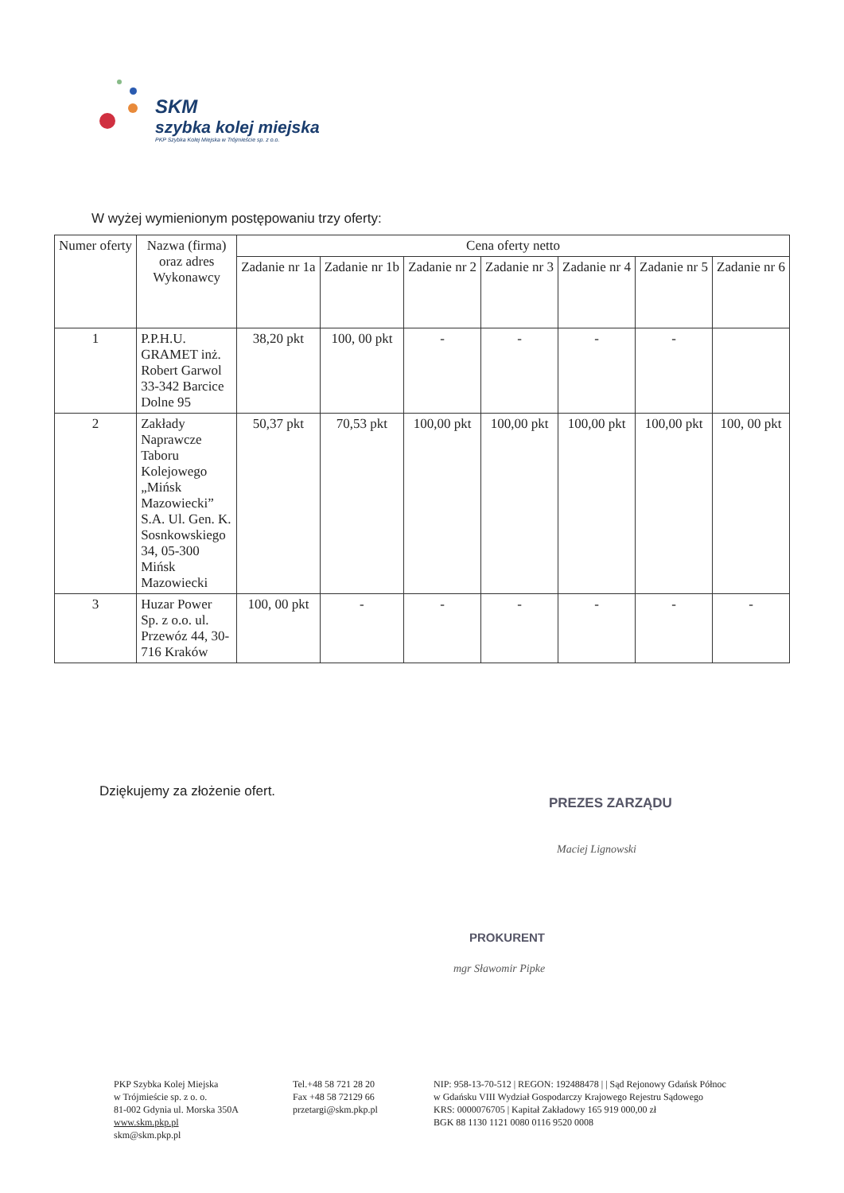SKM
szybka kolej miejska
PKP Szybka Kolej Miejska w Trójmieście sp. z o.o.
W wyżej wymienionym postępowaniu trzy oferty:
| Numer oferty | Nazwa (firma) oraz adres Wykonawcy | Cena oferty netto | | | | | | |
| --- | --- | --- | --- | --- | --- | --- | --- | --- |
| | | Zadanie nr 1a | Zadanie nr 1b | Zadanie nr 2 | Zadanie nr 3 | Zadanie nr 4 | Zadanie nr 5 | Zadanie nr 6 |
| 1 | P.P.H.U. GRAMET inż. Robert Garwol 33-342 Barcice Dolne 95 | 38,20 pkt | 100, 00 pkt | - | - | - | - | |
| 2 | Zakłady Naprawcze Taboru Kolejowego „Mińsk Mazowiecki” S.A. Ul. Gen. K. Sosnkowskiego 34, 05-300 Mińsk Mazowiecki | 50,37 pkt | 70,53 pkt | 100,00 pkt | 100,00 pkt | 100,00 pkt | 100,00 pkt | 100, 00 pkt |
| 3 | Huzar Power Sp. z o.o. ul. Przewóz 44, 30-716 Kraków | 100, 00 pkt | - | - | - | - | - | - |
Dziękujemy za złożenie ofert.
PREZES ZARZĄDU
Maciej Lignowski
PROKURENT
mgr Sławomir Pipke
PKP Szybka Kolej Miejska
w Trójmieście sp. z o. o.
81-002 Gdynia ul. Morska 350A
www.skm.pkp.pl
skm@skm.pkp.pl
Tel.+48 58 721 28 20
Fax +48 58 72129 66
przetargi@skm.pkp.pl
NIP: 958-13-70-512 | REGON: 192488478 | | Sąd Rejonowy Gdańsk Północ
w Gdańsku VIII Wydział Gospodarczy Krajowego Rejestru Sądowego
KRS: 0000076705 | Kapitał Zakładowy 165 919 000,00 zł
BGK 88 1130 1121 0080 0116 9520 0008